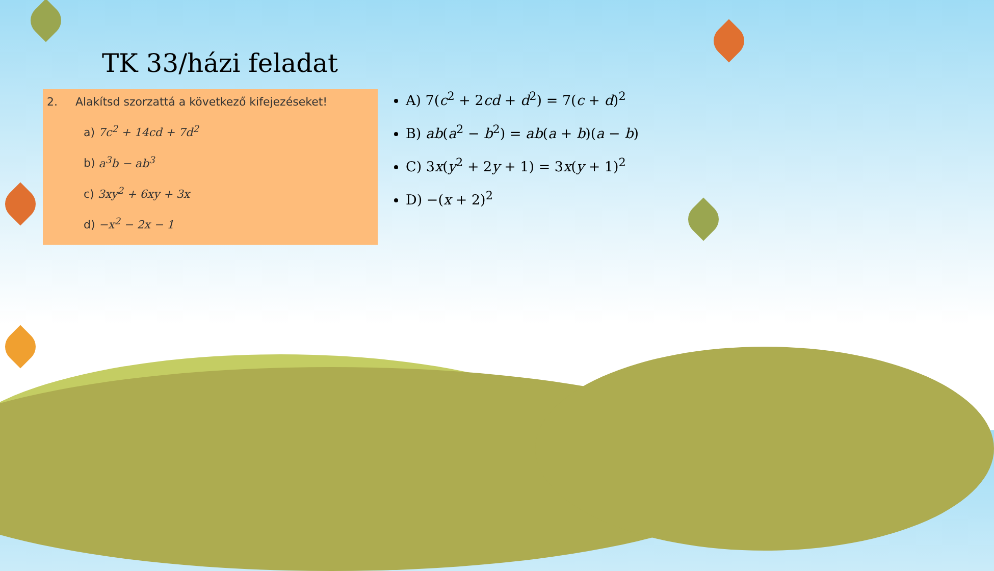TK 33/házi feladat
2. Alakítsd szorzattá a következő kifejezéseket!
a) 7c<sup>2</sup> + 14cd + 7d<sup>2</sup>
b) a<sup>3</sup>b − ab<sup>3</sup>
c) 3xy<sup>2</sup> + 6xy + 3x
d) −x<sup>2</sup> − 2x − 1
A) 7(c<sup>2</sup> + 2cd + d<sup>2</sup>) = 7(c + d)<sup>2</sup>
B) ab(a<sup>2</sup> − b<sup>2</sup>) = ab(a + b)(a − b)
C) 3x(y<sup>2</sup> + 2y + 1) = 3x(y + 1)<sup>2</sup>
D) −(x + 2)<sup>2</sup>